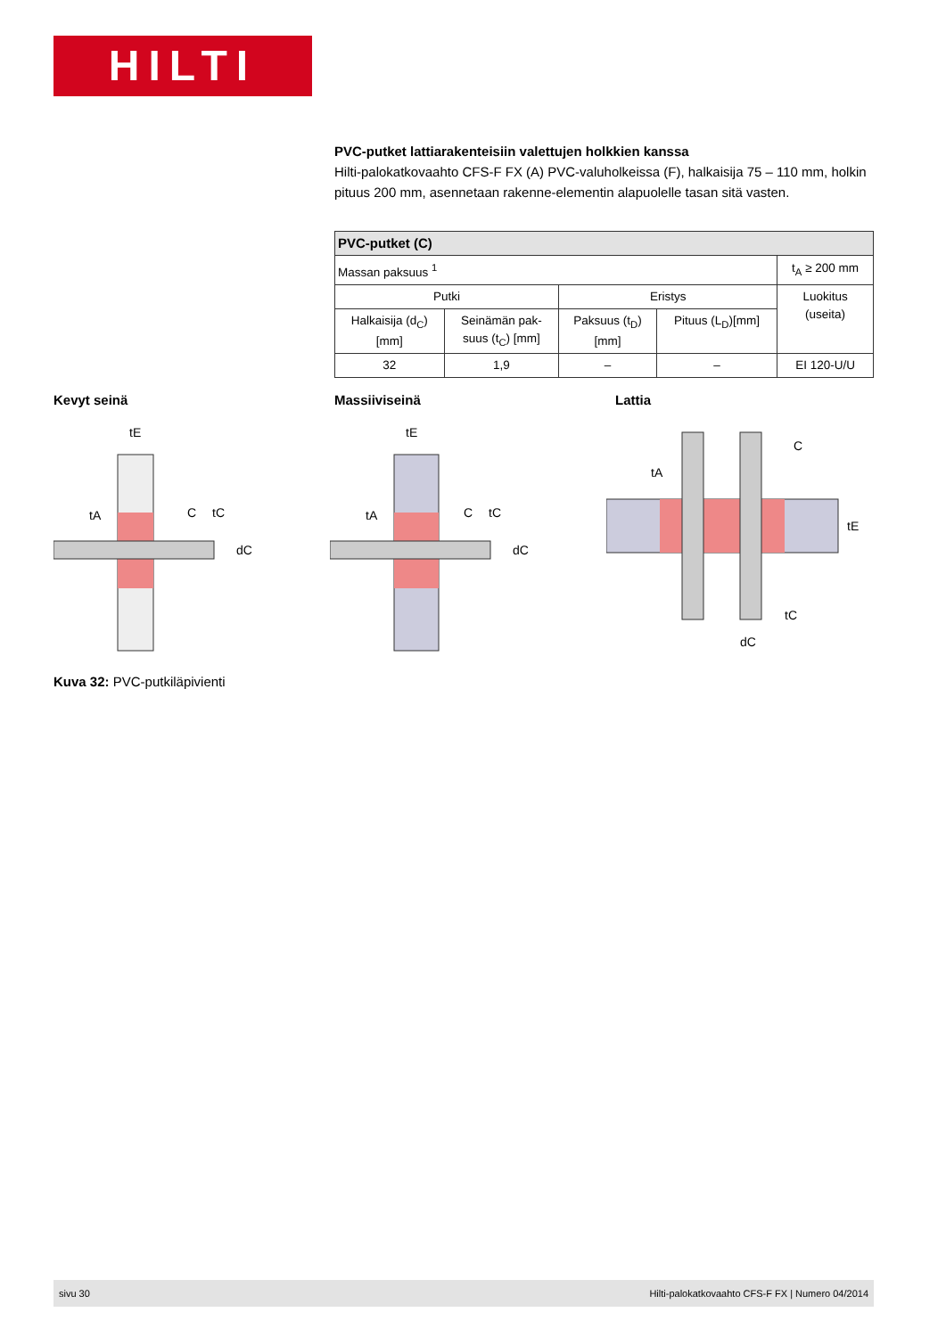HILTI
PVC-putket lattiarakenteisiin valettujen holkkien kanssa
Hilti-palokatkovaahto CFS-F FX (A) PVC-valuholkeissa (F), halkaisija 75 – 110 mm, holkin pituus 200 mm, asennetaan rakenne-elementin alapuolelle tasan sitä vasten.
| PVC-putket (C) | | | | |
| --- | --- | --- | --- | --- |
| Massan paksuus <sup>1</sup> | | | | t<sub>A</sub> ≥ 200 mm |
| Putki | | Eristys | | Luokitus (useita) |
| Halkaisija (d<sub>C</sub>) [mm] | Seinämän pak- suus (t<sub>C</sub>) [mm] | Paksuus (t<sub>D</sub>) [mm] | Pituus (L<sub>D</sub>)[mm] | |
| 32 | 1,9 | – | – | EI 120-U/U |
Kevyt seinä Massiiviseinä Lattia
tE
tA
C
tC
dC
tE
tA
C
tC
dC
tA
C
tE
tC
dC
Kuva 32: PVC-putkiläpivienti
sivu 30 Hilti-palokatkovaahto CFS-F FX | Numero 04/2014